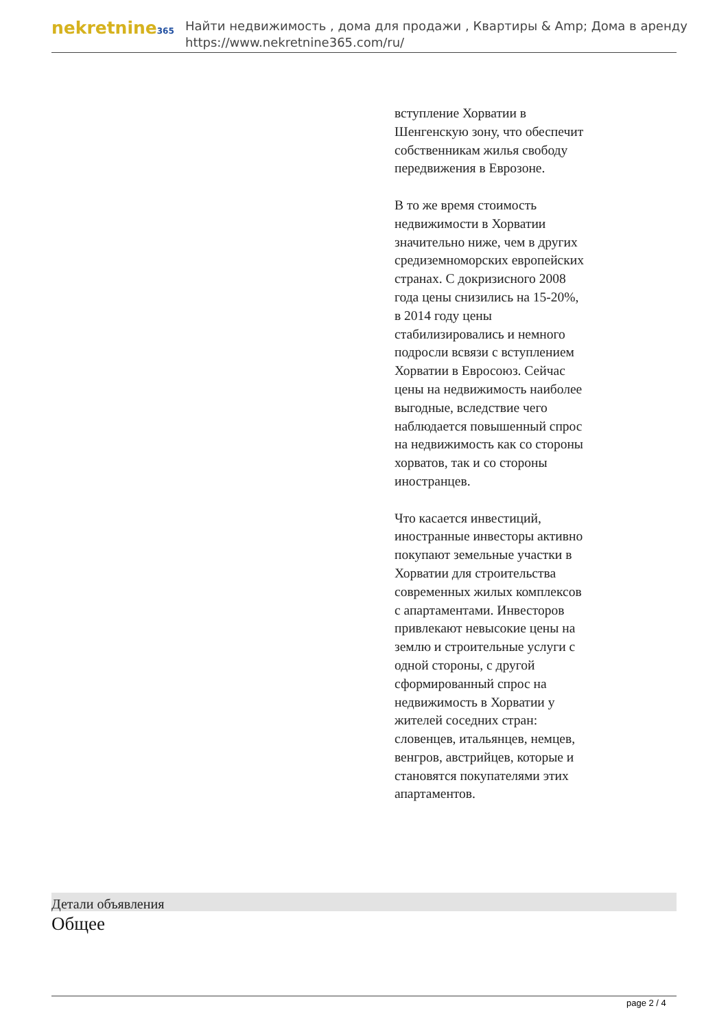nekretnine365
Найти недвижимость , дома для продажи , Квартиры & Amp; Дома в аренду
https://www.nekretnine365.com/ru/
вступление Хорватии в Шенгенскую зону, что обеспечит собственникам жилья свободу передвижения в Еврозоне.
В то же время стоимость недвижимости в Хорватии значительно ниже, чем в других средиземноморских европейских странах. С докризисного 2008 года цены снизились на 15-20%, в 2014 году цены стабилизировались и немного подросли всвязи с вступлением Хорватии в Евросоюз. Сейчас цены на недвижимость наиболее выгодные, вследствие чего наблюдается повышенный спрос на недвижимость как со стороны хорватов, так и со стороны иностранцев.
Что касается инвестиций, иностранные инвесторы активно покупают земельные участки в Хорватии для строительства современных жилых комплексов с апартаментами. Инвесторов привлекают невысокие цены на землю и строительные услуги с одной стороны, с другой сформированный спрос на недвижимость в Хорватии у жителей соседних стран: словенцев, итальянцев, немцев, венгров, австрийцев, которые и становятся покупателями этих апартаментов.
Детали объявления
Общее
page 2 / 4